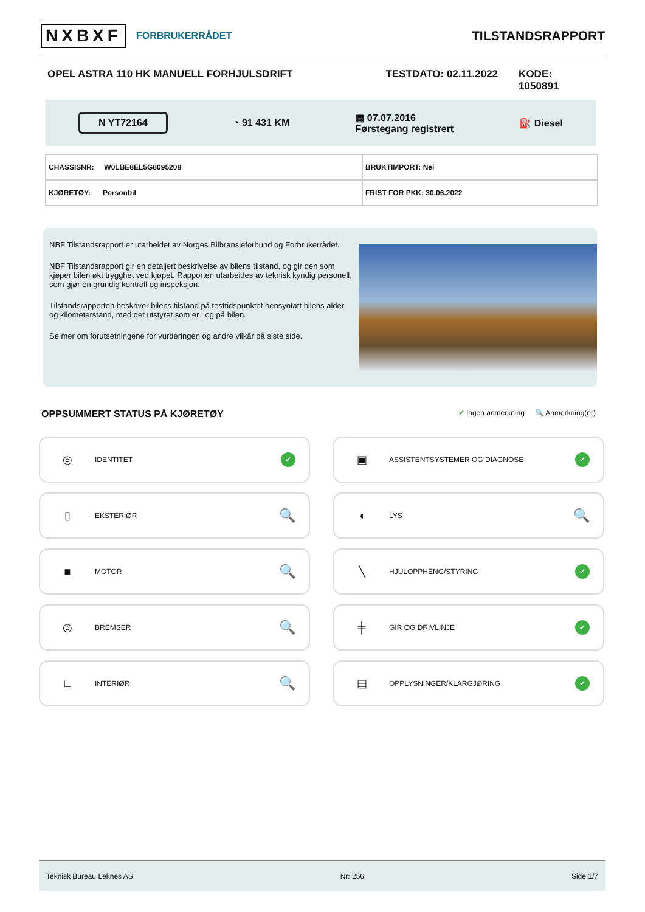NXBXF FORBRUKERRÅDET
TILSTANDSRAPPORT
OPEL ASTRA 110 HK MANUELL FORHJULSDRIFT TESTDATO: 02.11.2022 KODE: 1050891
N YT72164 ◔ 91 431 KM ▦ 07.07.2016
Førstegang registrert ⛽ Diesel
| CHASSISNR: W0LBE8EL5G8095208 | BRUKTIMPORT: Nei |
| KJØRETØY: Personbil | FRIST FOR PKK: 30.06.2022 |
NBF Tilstandsrapport er utarbeidet av Norges Bilbransjeforbund og Forbrukerrådet.
NBF Tilstandsrapport gir en detaljert beskrivelse av bilens tilstand, og gir den som kjøper bilen økt trygghet ved kjøpet. Rapporten utarbeides av teknisk kyndig personell, som gjør en grundig kontroll og inspeksjon.
Tilstandsrapporten beskriver bilens tilstand på testtidspunktet hensyntatt bilens alder og kilometerstand, med det utstyret som er i og på bilen.
Se mer om forutsetningene for vurderingen og andre vilkår på siste side.
OPPSUMMERT STATUS PÅ KJØRETØY ✔ Ingen anmerkning 🔍 Anmerkning(er)
◎ IDENTITET ✔
▣ ASSISTENTSYSTEMER OG DIAGNOSE ✔
▯ EKSTERIØR 🔍
◖ LYS 🔍
■ MOTOR 🔍
╲ HJULOPPHENG/STYRING ✔
◎ BREMSER 🔍
╪ GIR OG DRIVLINJE ✔
∟ INTERIØR 🔍
▤ OPPLYSNINGER/KLARGJØRING ✔
Teknisk Bureau Leknes AS Nr: 256 Side 1/7